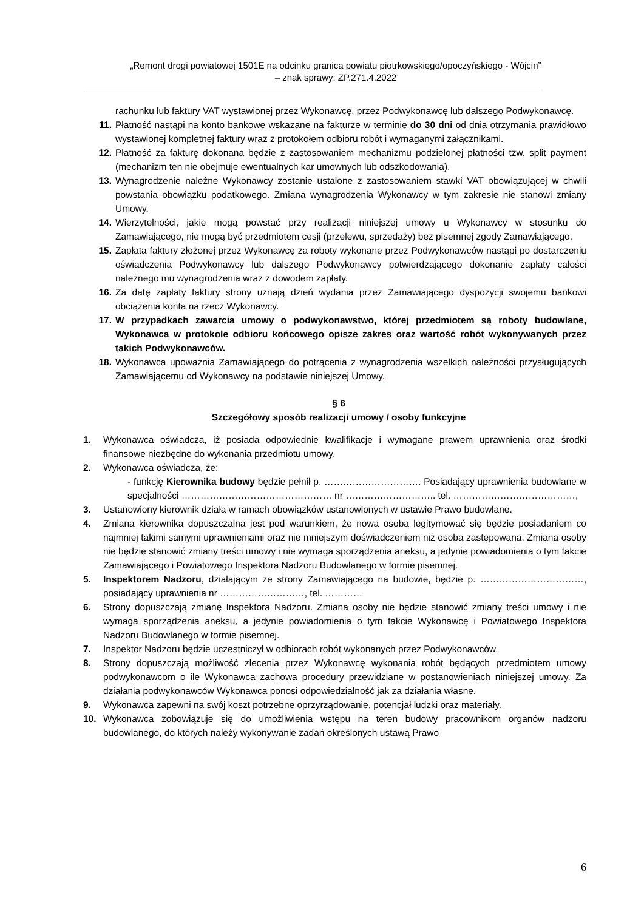„Remont drogi powiatowej 1501E na odcinku granica powiatu piotrkowskiego/opoczyńskiego - Wójcin”
– znak sprawy: ZP.271.4.2022
rachunku lub faktury VAT wystawionej przez Wykonawcę, przez Podwykonawcę lub dalszego Podwykonawcę.
11. Płatność nastąpi na konto bankowe wskazane na fakturze w terminie do 30 dni od dnia otrzymania prawidłowo wystawionej kompletnej faktury wraz z protokołem odbioru robót i wymaganymi załącznikami.
12. Płatność za fakturę dokonana będzie z zastosowaniem mechanizmu podzielonej płatności tzw. split payment (mechanizm ten nie obejmuje ewentualnych kar umownych lub odszkodowania).
13. Wynagrodzenie należne Wykonawcy zostanie ustalone z zastosowaniem stawki VAT obowiązującej w chwili powstania obowiązku podatkowego. Zmiana wynagrodzenia Wykonawcy w tym zakresie nie stanowi zmiany Umowy.
14. Wierzytelności, jakie mogą powstać przy realizacji niniejszej umowy u Wykonawcy w stosunku do Zamawiającego, nie mogą być przedmiotem cesji (przelewu, sprzedaży) bez pisemnej zgody Zamawiającego.
15. Zapłata faktury złożonej przez Wykonawcę za roboty wykonane przez Podwykonawców nastąpi po dostarczeniu oświadczenia Podwykonawcy lub dalszego Podwykonawcy potwierdzającego dokonanie zapłaty całości należnego mu wynagrodzenia wraz z dowodem zapłaty.
16. Za datę zapłaty faktury strony uznają dzień wydania przez Zamawiającego dyspozycji swojemu bankowi obciążenia konta na rzecz Wykonawcy.
17. W przypadkach zawarcia umowy o podwykonawstwo, której przedmiotem są roboty budowlane, Wykonawca w protokole odbioru końcowego opisze zakres oraz wartość robót wykonywanych przez takich Podwykonawców.
18. Wykonawca upoważnia Zamawiającego do potrącenia z wynagrodzenia wszelkich należności przysługujących Zamawiającemu od Wykonawcy na podstawie niniejszej Umowy.
§ 6
Szczegółowy sposób realizacji umowy / osoby funkcyjne
1. Wykonawca oświadcza, iż posiada odpowiednie kwalifikacje i wymagane prawem uprawnienia oraz środki finansowe niezbędne do wykonania przedmiotu umowy.
2. Wykonawca oświadcza, że:
- funkcję Kierownika budowy będzie pełnił p. …………………………. Posiadający uprawnienia budowlane w specjalności ………………………………………… nr ……………………….. tel. …………………………………,
3. Ustanowiony kierownik działa w ramach obowiązków ustanowionych w ustawie Prawo budowlane.
4. Zmiana kierownika dopuszczalna jest pod warunkiem, że nowa osoba legitymować się będzie posiadaniem co najmniej takimi samymi uprawnieniami oraz nie mniejszym doświadczeniem niż osoba zastępowana. Zmiana osoby nie będzie stanowić zmiany treści umowy i nie wymaga sporządzenia aneksu, a jedynie powiadomienia o tym fakcie Zamawiającego i Powiatowego Inspektora Nadzoru Budowlanego w formie pisemnej.
5. Inspektorem Nadzoru, działającym ze strony Zamawiającego na budowie, będzie p. ……………………………, posiadający uprawnienia nr ………………………, tel. …………
6. Strony dopuszczają zmianę Inspektora Nadzoru. Zmiana osoby nie będzie stanowić zmiany treści umowy i nie wymaga sporządzenia aneksu, a jedynie powiadomienia o tym fakcie Wykonawcę i Powiatowego Inspektora Nadzoru Budowlanego w formie pisemnej.
7. Inspektor Nadzoru będzie uczestniczył w odbiorach robót wykonanych przez Podwykonawców.
8. Strony dopuszczają możliwość zlecenia przez Wykonawcę wykonania robót będących przedmiotem umowy podwykonawcom o ile Wykonawca zachowa procedury przewidziane w postanowieniach niniejszej umowy. Za działania podwykonawców Wykonawca ponosi odpowiedzialność jak za działania własne.
9. Wykonawca zapewni na swój koszt potrzebne oprzyrządowanie, potencjał ludzki oraz materiały.
10. Wykonawca zobowiązuje się do umożliwienia wstępu na teren budowy pracownikom organów nadzoru budowlanego, do których należy wykonywanie zadań określonych ustawą Prawo
6